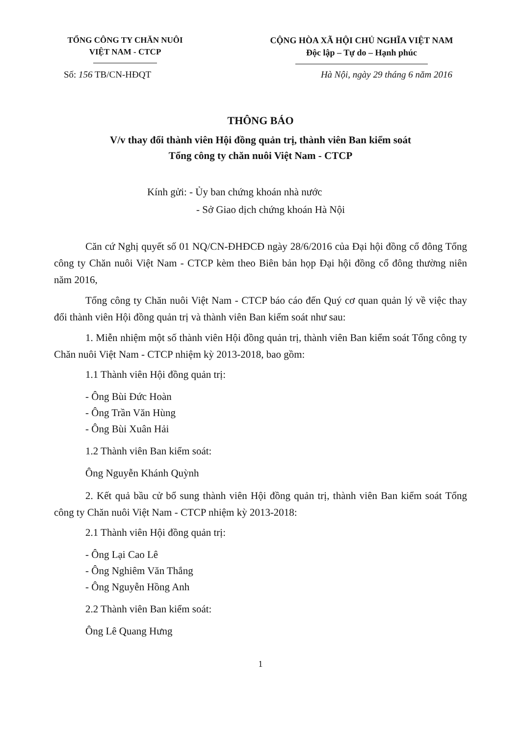TỔNG CÔNG TY CHĂN NUÔI
VIỆT NAM - CTCP
CỘNG HÒA XÃ HỘI CHỦ NGHĨA VIỆT NAM
Độc lập – Tự do – Hạnh phúc
Số: 156 TB/CN-HĐQT Hà Nội, ngày 29 tháng 6 năm 2016
THÔNG BÁO
V/v thay đổi thành viên Hội đồng quản trị, thành viên Ban kiểm soát
Tổng công ty chăn nuôi Việt Nam - CTCP
Kính gửi: - Ủy ban chứng khoán nhà nước
- Sở Giao dịch chứng khoán Hà Nội
Căn cứ Nghị quyết số 01 NQ/CN-ĐHĐCĐ ngày 28/6/2016 của Đại hội đồng cổ đông Tổng công ty Chăn nuôi Việt Nam - CTCP kèm theo Biên bản họp Đại hội đồng cổ đông thường niên năm 2016,
Tổng công ty Chăn nuôi Việt Nam - CTCP báo cáo đến Quý cơ quan quản lý về việc thay đổi thành viên Hội đồng quản trị và thành viên Ban kiểm soát như sau:
1. Miễn nhiệm một số thành viên Hội đồng quản trị, thành viên Ban kiểm soát Tổng công ty Chăn nuôi Việt Nam - CTCP nhiệm kỳ 2013-2018, bao gồm:
1.1 Thành viên Hội đồng quản trị:
- Ông Bùi Đức Hoàn
- Ông Trần Văn Hùng
- Ông Bùi Xuân Hải
1.2 Thành viên Ban kiểm soát:
Ông Nguyễn Khánh Quỳnh
2. Kết quả bầu cử bổ sung thành viên Hội đồng quản trị, thành viên Ban kiểm soát Tổng công ty Chăn nuôi Việt Nam - CTCP nhiệm kỳ 2013-2018:
2.1 Thành viên Hội đồng quản trị:
- Ông Lại Cao Lê
- Ông Nghiêm Văn Thắng
- Ông Nguyễn Hồng Anh
2.2 Thành viên Ban kiểm soát:
Ông Lê Quang Hưng
1